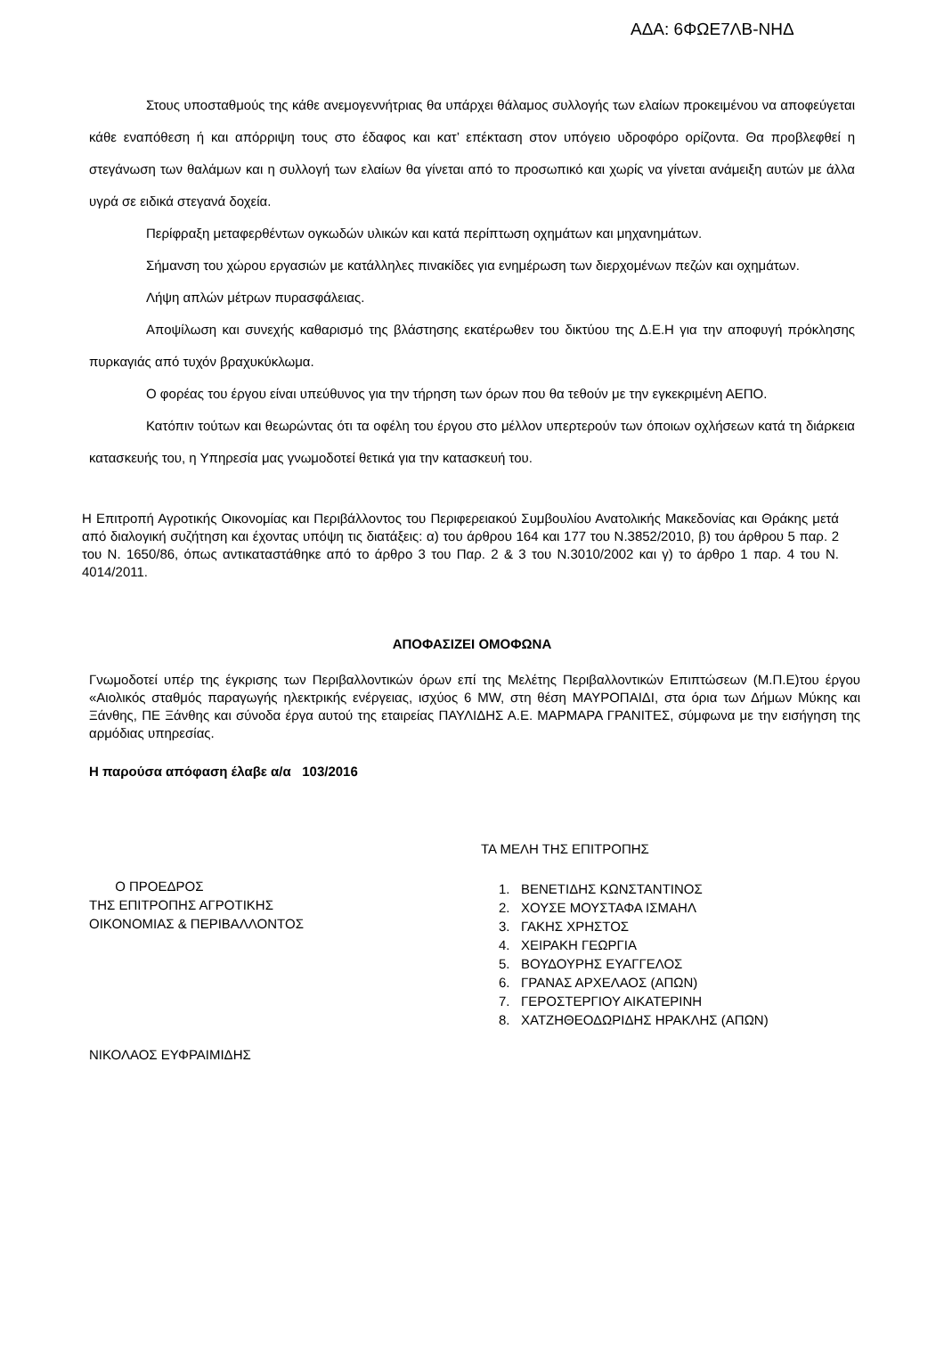ΑΔΑ: 6ΦΩΕ7ΛΒ-ΝΗΔ
Στους υποσταθμούς της κάθε ανεμογεννήτριας θα υπάρχει θάλαμος συλλογής των ελαίων προκειμένου να αποφεύγεται κάθε εναπόθεση ή και απόρριψη τους στο έδαφος και κατ’ επέκταση στον υπόγειο υδροφόρο ορίζοντα. Θα προβλεφθεί η στεγάνωση των θαλάμων και η συλλογή των ελαίων θα γίνεται από το προσωπικό και χωρίς να γίνεται ανάμειξη αυτών με άλλα υγρά σε ειδικά στεγανά δοχεία.
Περίφραξη μεταφερθέντων ογκωδών υλικών και κατά περίπτωση οχημάτων και μηχανημάτων.
Σήμανση του χώρου εργασιών με κατάλληλες πινακίδες για ενημέρωση των διερχομένων πεζών και οχημάτων.
Λήψη απλών μέτρων πυρασφάλειας.
Αποψίλωση και συνεχής καθαρισμό της βλάστησης εκατέρωθεν του δικτύου της Δ.Ε.Η για την αποφυγή πρόκλησης πυρκαγιάς από τυχόν βραχυκύκλωμα.
Ο φορέας του έργου είναι υπεύθυνος για την τήρηση των όρων που θα τεθούν με την εγκεκριμένη ΑΕΠΟ.
Κατόπιν τούτων και θεωρώντας ότι τα οφέλη του έργου στο μέλλον υπερτερούν των όποιων οχλήσεων κατά τη διάρκεια κατασκευής του, η Υπηρεσία μας γνωμοδοτεί θετικά για την κατασκευή του.
Η Επιτροπή Αγροτικής Οικονομίας και Περιβάλλοντος του Περιφερειακού Συμβουλίου Ανατολικής Μακεδονίας και Θράκης μετά από διαλογική συζήτηση και έχοντας υπόψη τις διατάξεις: α) του άρθρου 164 και 177 του Ν.3852/2010, β) του άρθρου 5 παρ. 2 του Ν. 1650/86, όπως αντικαταστάθηκε από το άρθρο 3 του Παρ. 2 & 3 του Ν.3010/2002 και γ) το άρθρο 1 παρ. 4 του Ν. 4014/2011.
ΑΠΟΦΑΣΙΖΕΙ ΟΜΟΦΩΝΑ
Γνωμοδοτεί υπέρ της έγκρισης των Περιβαλλοντικών όρων επί της Μελέτης Περιβαλλοντικών Επιπτώσεων (Μ.Π.Ε)του έργου «Αιολικός σταθμός παραγωγής ηλεκτρικής ενέργειας, ισχύος 6 MW, στη θέση ΜΑΥΡΟΠΑΙΔΙ, στα όρια των Δήμων Μύκης και Ξάνθης, ΠΕ Ξάνθης και σύνοδα έργα αυτού της εταιρείας ΠΑΥΛΙΔΗΣ Α.Ε. ΜΑΡΜΑΡΑ ΓΡΑΝΙΤΕΣ, σύμφωνα με την εισήγηση της αρμόδιας υπηρεσίας.
Η παρούσα απόφαση έλαβε α/α 103/2016
Ο ΠΡΟΕΔΡΟΣ
ΤΗΣ ΕΠΙΤΡΟΠΗΣ ΑΓΡΟΤΙΚΗΣ
ΟΙΚΟΝΟΜΙΑΣ & ΠΕΡΙΒΑΛΛΟΝΤΟΣ
ΝΙΚΟΛΑΟΣ ΕΥΦΡΑΙΜΙΔΗΣ
ΤΑ ΜΕΛΗ ΤΗΣ ΕΠΙΤΡΟΠΗΣ
1. ΒΕΝΕΤΙΔΗΣ ΚΩΝΣΤΑΝΤΙΝΟΣ
2. ΧΟΥΣΕ ΜΟΥΣΤΑΦΑ ΙΣΜΑΗΛ
3. ΓΑΚΗΣ ΧΡΗΣΤΟΣ
4. ΧΕΙΡΑΚΗ ΓΕΩΡΓΙΑ
5. ΒΟΥΔΟΥΡΗΣ ΕΥΑΓΓΕΛΟΣ
6. ΓΡΑΝΑΣ ΑΡΧΕΛΑΟΣ (ΑΠΩΝ)
7. ΓΕΡΟΣΤΕΡΓΙΟΥ ΑΙΚΑΤΕΡΙΝΗ
8. ΧΑΤΖΗΘΕΟΔΩΡΙΔΗΣ ΗΡΑΚΛΗΣ (ΑΠΩΝ)